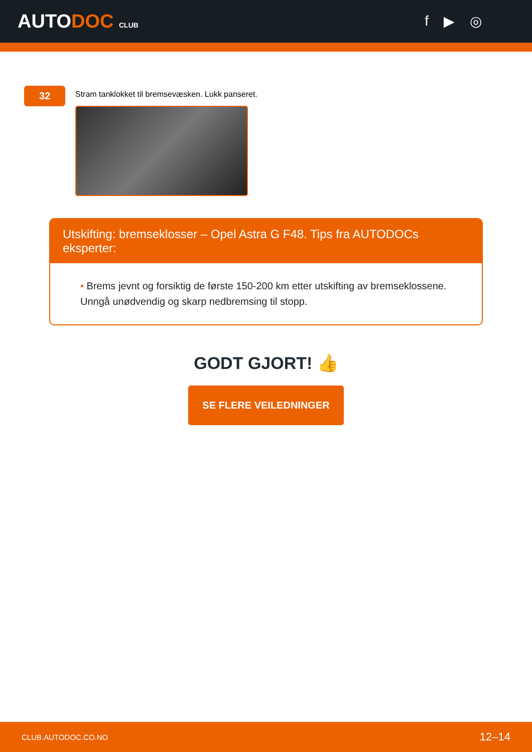AUTODOC CLUB
f ▶ ◎
32
Stram tanklokket til bremsevæsken. Lukk panseret.
Utskifting: bremseklosser – Opel Astra G F48. Tips fra AUTODOCs eksperter:
• Brems jevnt og forsiktig de første 150-200 km etter utskifting av bremseklossene. Unngå unødvendig og skarp nedbremsing til stopp.
GODT GJORT! 👍
SE FLERE VEILEDNINGER
CLUB.AUTODOC.CO.NO 12–14